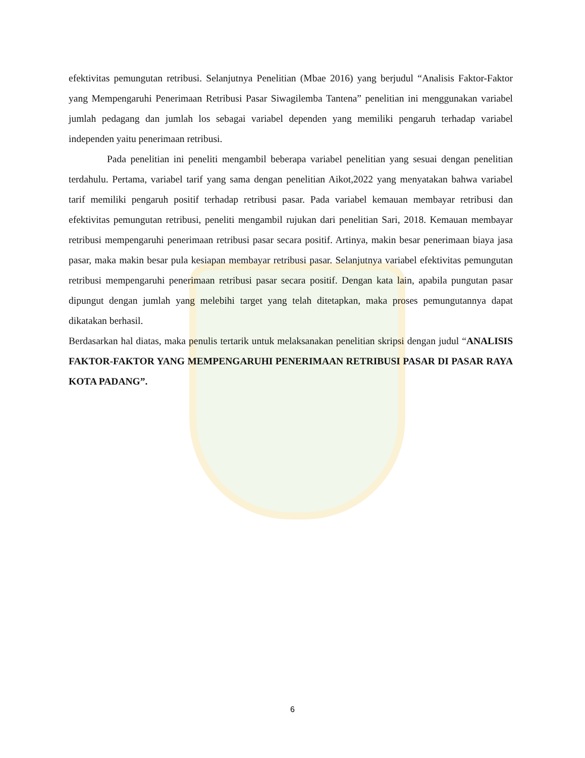efektivitas pemungutan retribusi. Selanjutnya Penelitian (Mbae 2016) yang berjudul “Analisis Faktor-Faktor yang Mempengaruhi Penerimaan Retribusi Pasar Siwagilemba Tantena” penelitian ini menggunakan variabel jumlah pedagang dan jumlah los sebagai variabel dependen yang memiliki pengaruh terhadap variabel independen yaitu penerimaan retribusi.
Pada penelitian ini peneliti mengambil beberapa variabel penelitian yang sesuai dengan penelitian terdahulu. Pertama, variabel tarif yang sama dengan penelitian Aikot,2022 yang menyatakan bahwa variabel tarif memiliki pengaruh positif terhadap retribusi pasar. Pada variabel kemauan membayar retribusi dan efektivitas pemungutan retribusi, peneliti mengambil rujukan dari penelitian Sari, 2018. Kemauan membayar retribusi mempengaruhi penerimaan retribusi pasar secara positif. Artinya, makin besar penerimaan biaya jasa pasar, maka makin besar pula kesiapan membayar retribusi pasar. Selanjutnya variabel efektivitas pemungutan retribusi mempengaruhi penerimaan retribusi pasar secara positif. Dengan kata lain, apabila pungutan pasar dipungut dengan jumlah yang melebihi target yang telah ditetapkan, maka proses pemungutannya dapat dikatakan berhasil.
Berdasarkan hal diatas, maka penulis tertarik untuk melaksanakan penelitian skripsi dengan judul “ANALISIS FAKTOR-FAKTOR YANG MEMPENGARUHI PENERIMAAN RETRIBUSI PASAR DI PASAR RAYA KOTA PADANG”.
6